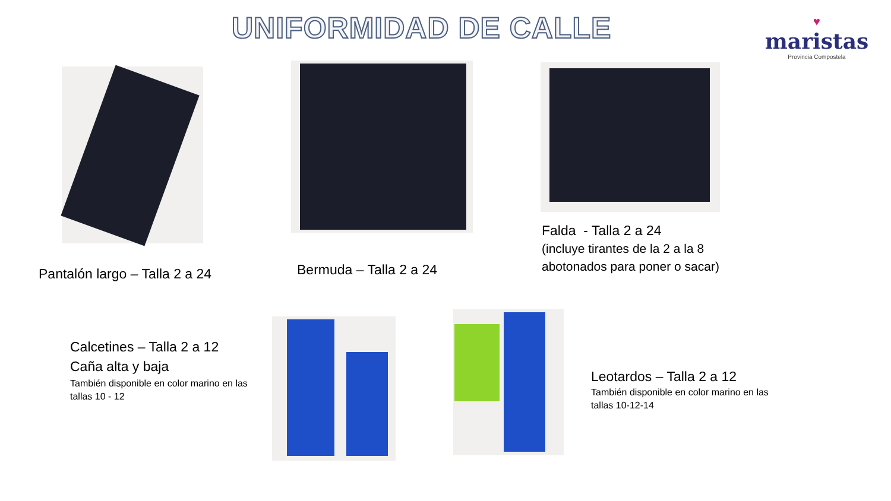UNIFORMIDAD DE CALLE
♥
maristas
Provincia Compostela
Pantalón largo – Talla 2 a 24 Bermuda – Talla 2 a 24
Falda - Talla 2 a 24
(incluye tirantes de la 2 a la 8
abotonados para poner o sacar)
Calcetines – Talla 2 a 12
Caña alta y baja
También disponible en color marino en las tallas 10 - 12
Leotardos – Talla 2 a 12
También disponible en color marino en las tallas 10-12-14